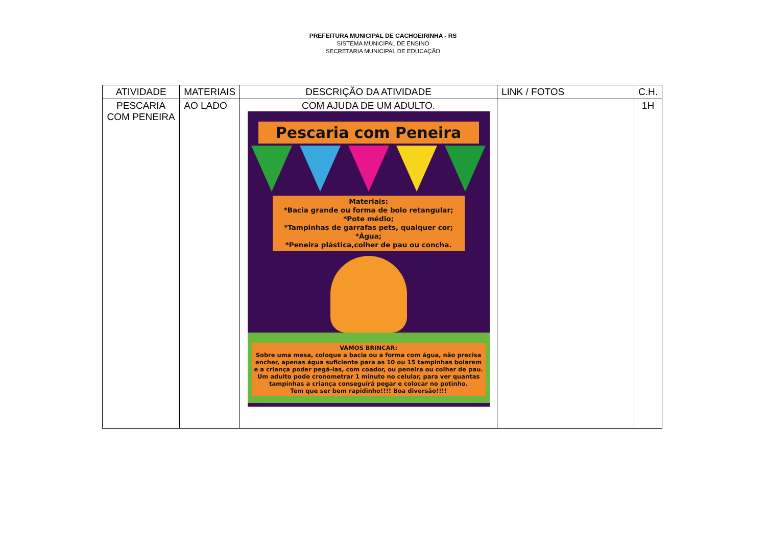PREFEITURA MUNICIPAL DE CACHOEIRINHA - RS
SISTEMA MUNICIPAL DE ENSINO
SECRETARIA MUNICIPAL DE EDUCAÇÃO
| ATIVIDADE | MATERIAIS | DESCRIÇÃO DA ATIVIDADE | LINK / FOTOS | C.H. |
| --- | --- | --- | --- | --- |
| PESCARIA COM PENEIRA | AO LADO | COM AJUDA DE UM ADULTO. Pescaria com Peneira Materiais: *Bacia grande ou forma de bolo retangular; *Pote médio; *Tampinhas de garrafas pets, qualquer cor; *Água; *Peneira plástica,colher de pau ou concha. VAMOS BRINCAR: Sobre uma mesa, coloque a bacia ou a forma com água, não precisa encher, apenas água suficiente para as 10 ou 15 tampinhas boiarem e a criança poder pegá-las, com coador, ou peneira ou colher de pau. Um adulto pode cronometrar 1 minuto no celular, para ver quantas tampinhas a criança conseguirá pegar e colocar no potinho. Tem que ser bem rapidinho!!!! Boa diversão!!!! | | 1H |